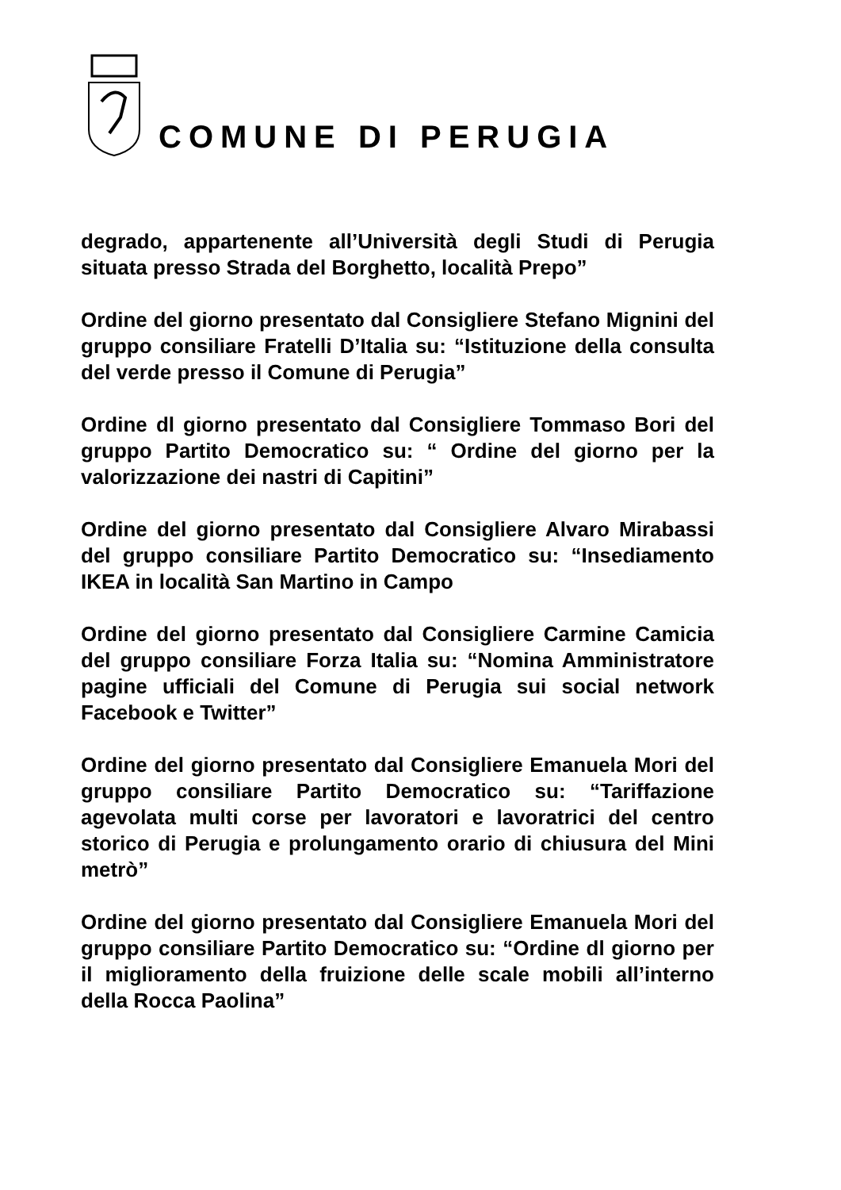COMUNE DI PERUGIA
degrado, appartenente all’Università degli Studi di Perugia situata presso Strada del Borghetto, località Prepo”
Ordine del giorno presentato dal Consigliere Stefano Mignini del gruppo consiliare Fratelli D’Italia su: “Istituzione della consulta del verde presso il Comune di Perugia”
Ordine dl giorno presentato dal Consigliere Tommaso Bori del gruppo Partito Democratico su: “ Ordine del giorno per la valorizzazione dei nastri di Capitini”
Ordine del giorno presentato dal Consigliere Alvaro Mirabassi del gruppo consiliare Partito Democratico su: “Insediamento IKEA in località San Martino in Campo
Ordine del giorno presentato dal Consigliere Carmine Camicia del gruppo consiliare Forza Italia su: “Nomina Amministratore pagine ufficiali del Comune di Perugia sui social network Facebook e Twitter”
Ordine del giorno presentato dal Consigliere Emanuela Mori del gruppo consiliare Partito Democratico su: “Tariffazione agevolata multi corse per lavoratori e lavoratrici del centro storico di Perugia e prolungamento orario di chiusura del Mini metrò”
Ordine del giorno presentato dal Consigliere Emanuela Mori del gruppo consiliare Partito Democratico su: “Ordine dl giorno per il miglioramento della fruizione delle scale mobili all’interno della Rocca Paolina”